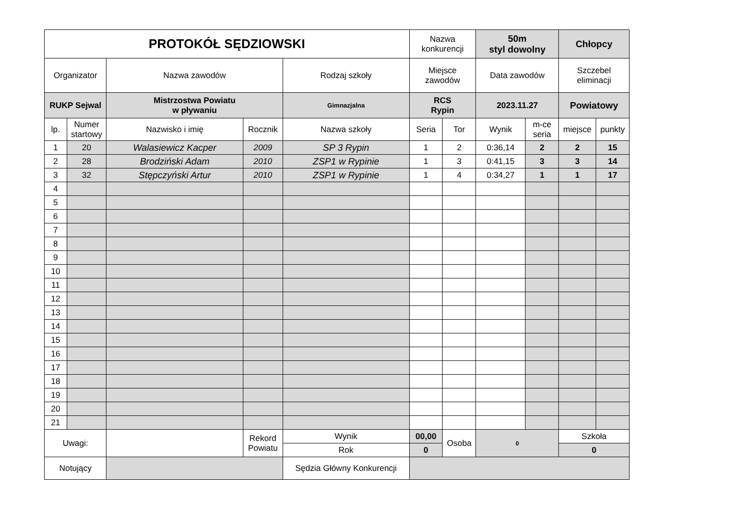| PROTOKÓŁ SĘDZIOWSKI | | | | | Nazwa konkurencji | | 50m styl dowolny | | Chłopcy | |
| Organizator | | Nazwa zawodów | | Rodzaj szkoły | Miejsce zawodów | | Data zawodów | | Szczebel eliminacji | |
| RUKP Sejwal | | Mistrzostwa Powiatu w pływaniu | | Gimnazjalna | RCS Rypin | | 2023.11.27 | | Powiatowy | |
| lp. | Numer startowy | Nazwisko i imię | Rocznik | Nazwa szkoły | Seria | Tor | Wynik | m-ce seria | miejsce | punkty |
| 1 | 20 | Walasiewicz Kacper | 2009 | SP 3 Rypin | 1 | 2 | 0:36,14 | 2 | 2 | 15 |
| 2 | 28 | Brodziński Adam | 2010 | ZSP1 w Rypinie | 1 | 3 | 0:41,15 | 3 | 3 | 14 |
| 3 | 32 | Stępczyński Artur | 2010 | ZSP1 w Rypinie | 1 | 4 | 0:34,27 | 1 | 1 | 17 |
| 4 | | | | | | | | | | |
| 5 | | | | | | | | | | |
| 6 | | | | | | | | | | |
| 7 | | | | | | | | | | |
| 8 | | | | | | | | | | |
| 9 | | | | | | | | | | |
| 10 | | | | | | | | | | |
| 11 | | | | | | | | | | |
| 12 | | | | | | | | | | |
| 13 | | | | | | | | | | |
| 14 | | | | | | | | | | |
| 15 | | | | | | | | | | |
| 16 | | | | | | | | | | |
| 17 | | | | | | | | | | |
| 18 | | | | | | | | | | |
| 19 | | | | | | | | | | |
| 20 | | | | | | | | | | |
| 21 | | | | | | | | | | |
| Uwagi: | | | Rekord Powiatu | Wynik | 00,00 | Osoba | 0 | | Szkoła | |
| | | | | Rok | 0 | | | | 0 | |
| Notujący | | | | Sędzia Główny Konkurencji | | | | | | |